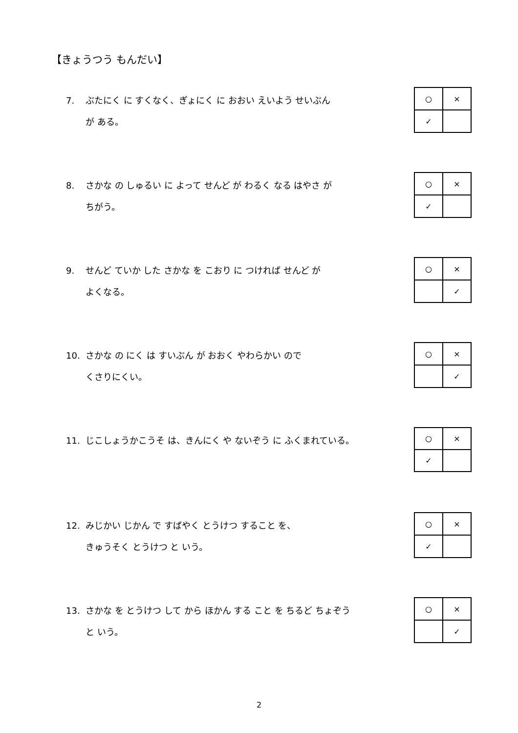【きょうつう もんだい】
7. ぶたにく に すくなく、ぎょにく に おおい えいよう せいぶん
が ある。
| ○ | × |
| ✓ | |
8. さかな の しゅるい に よって せんど が わるく なる はやさ が
ちがう。
| ○ | × |
| ✓ | |
9. せんど ていか した さかな を こおり に つければ せんど が
よくなる。
| ○ | × |
| | ✓ |
10. さかな の にく は すいぶん が おおく やわらかい ので
くさりにくい。
| ○ | × |
| | ✓ |
11. じこしょうかこうそ は、きんにく や ないぞう に ふくまれている。
| ○ | × |
| ✓ | |
12. みじかい じかん で すばやく とうけつ すること を、
きゅうそく とうけつ と いう。
| ○ | × |
| ✓ | |
13. さかな を とうけつ して から ほかん する こと を ちるど ちょぞう
と いう。
| ○ | × |
| | ✓ |
2